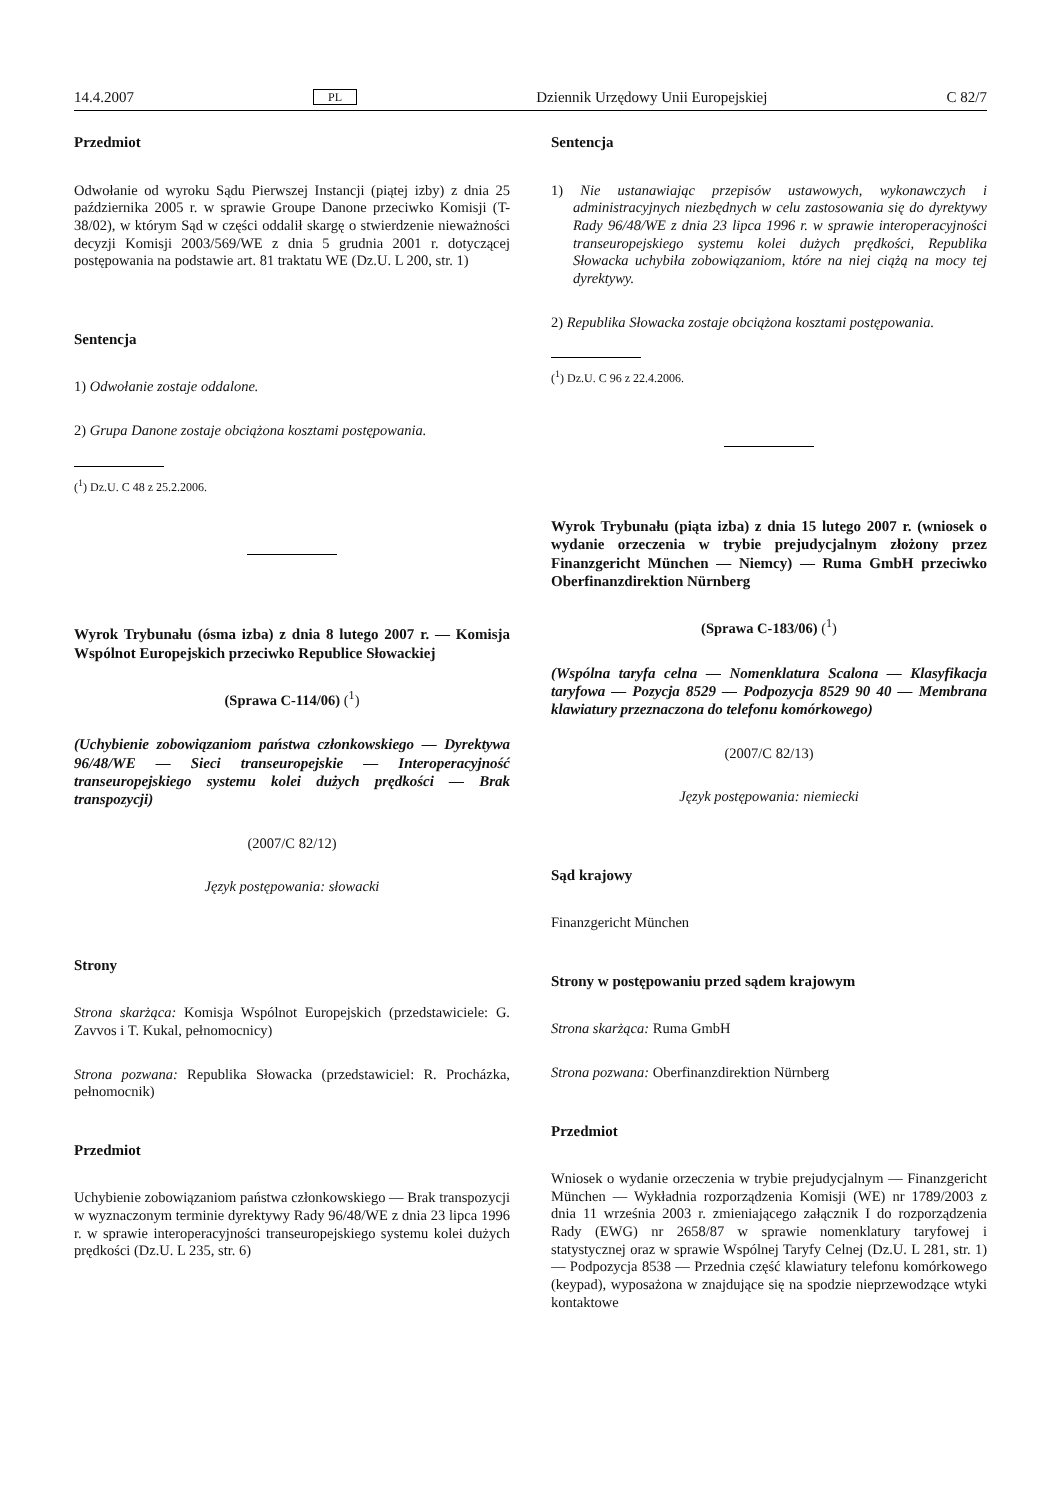14.4.2007 PL Dziennik Urzędowy Unii Europejskiej C 82/7
Przedmiot
Odwołanie od wyroku Sądu Pierwszej Instancji (piątej izby) z dnia 25 października 2005 r. w sprawie Groupe Danone przeciwko Komisji (T-38/02), w którym Sąd w części oddalił skargę o stwierdzenie nieważności decyzji Komisji 2003/569/WE z dnia 5 grudnia 2001 r. dotyczącej postępowania na podstawie art. 81 traktatu WE (Dz.U. L 200, str. 1)
Sentencja
1) Odwołanie zostaje oddalone.
2) Grupa Danone zostaje obciążona kosztami postępowania.
(<sup>1</sup>) Dz.U. C 48 z 25.2.2006.
Wyrok Trybunału (ósma izba) z dnia 8 lutego 2007 r. — Komisja Wspólnot Europejskich przeciwko Republice Słowackiej
(Sprawa C-114/06) (<sup>1</sup>)
(Uchybienie zobowiązaniom państwa członkowskiego — Dyrektywa 96/48/WE — Sieci transeuropejskie — Interoperacyjność transeuropejskiego systemu kolei dużych prędkości — Brak transpozycji)
(2007/C 82/12)
Język postępowania: słowacki
Strony
Strona skarżąca: Komisja Wspólnot Europejskich (przedstawiciele: G. Zavvos i T. Kukal, pełnomocnicy)
Strona pozwana: Republika Słowacka (przedstawiciel: R. Procházka, pełnomocnik)
Przedmiot
Uchybienie zobowiązaniom państwa członkowskiego — Brak transpozycji w wyznaczonym terminie dyrektywy Rady 96/48/WE z dnia 23 lipca 1996 r. w sprawie interoperacyjności transeuropejskiego systemu kolei dużych prędkości (Dz.U. L 235, str. 6)
Sentencja
1) Nie ustanawiając przepisów ustawowych, wykonawczych i administracyjnych niezbędnych w celu zastosowania się do dyrektywy Rady 96/48/WE z dnia 23 lipca 1996 r. w sprawie interoperacyjności transeuropejskiego systemu kolei dużych prędkości, Republika Słowacka uchybiła zobowiązaniom, które na niej ciążą na mocy tej dyrektywy.
2) Republika Słowacka zostaje obciążona kosztami postępowania.
(<sup>1</sup>) Dz.U. C 96 z 22.4.2006.
Wyrok Trybunału (piąta izba) z dnia 15 lutego 2007 r. (wniosek o wydanie orzeczenia w trybie prejudycjalnym złożony przez Finanzgericht München — Niemcy) — Ruma GmbH przeciwko Oberfinanzdirektion Nürnberg
(Sprawa C-183/06) (<sup>1</sup>)
(Wspólna taryfa celna — Nomenklatura Scalona — Klasyfikacja taryfowa — Pozycja 8529 — Podpozycja 8529 90 40 — Membrana klawiatury przeznaczona do telefonu komórkowego)
(2007/C 82/13)
Język postępowania: niemiecki
Sąd krajowy
Finanzgericht München
Strony w postępowaniu przed sądem krajowym
Strona skarżąca: Ruma GmbH
Strona pozwana: Oberfinanzdirektion Nürnberg
Przedmiot
Wniosek o wydanie orzeczenia w trybie prejudycjalnym — Finanzgericht München — Wykładnia rozporządzenia Komisji (WE) nr 1789/2003 z dnia 11 września 2003 r. zmieniającego załącznik I do rozporządzenia Rady (EWG) nr 2658/87 w sprawie nomenklatury taryfowej i statystycznej oraz w sprawie Wspólnej Taryfy Celnej (Dz.U. L 281, str. 1) — Podpozycja 8538 — Przednia część klawiatury telefonu komórkowego (keypad), wyposażona w znajdujące się na spodzie nieprzewodzące wtyki kontaktowe